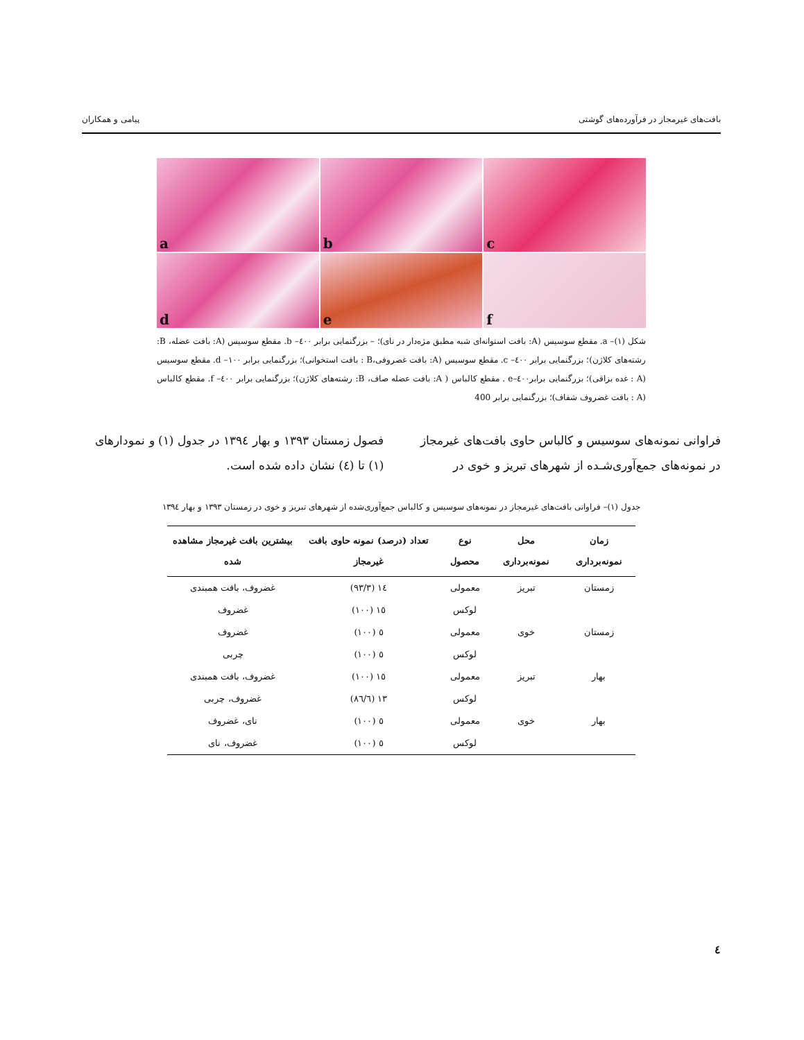بافت‌های غیرمجاز در فرآورده‌های گوشتی پیامی و همکاران
a
b
c
d
e
f
شکل (۱)– a. مقطع سوسیس (A: بافت استوانه‌ای شبه مطبق مژه‌دار در نای)؛ – بزرگنمایی برابر ٤٠٠– b. مقطع سوسیس (A: بافت عضله، B: رشته‌های کلاژن)؛ بزرگنمایی برابر ٤٠٠– c. مقطع سوسیس (A: بافت غضروفی،B : بافت استخوانی)؛ بزرگنمایی برابر ١٠٠– d. مقطع سوسیس (A : غده بزاقی)؛ بزرگنمایی برابر٤٠٠–e . مقطع کالباس ( A: بافت عضله صاف، B: رشته‌های کلاژن)؛ بزرگنمایی برابر ٤٠٠– f. مقطع کالباس (A : بافت غضروف شفاف)؛ بزرگنمایی برابر 400
فراوانی نمونه‌های سوسیس و کالباس حاوی بافت‌های غیرمجاز در نمونه‌های جمع‌آوری‌شـده از شهرهای تبریز و خوی در فصول زمستان ۱۳۹۳ و بهار ۱۳۹٤ در جدول (۱) و نمودارهای (۱) تا (٤) نشان داده شده است.
جدول (۱)– فراوانی بافت‌های غیرمجاز در نمونه‌های سوسیس و کالباس جمع‌آوری‌شده از شهرهای تبریز و خوی در زمستان ۱۳۹۳ و بهار ۱۳۹٤
| زمان نمونه‌برداری | محل نمونه‌برداری | نوع محصول | تعداد (درصد) نمونه حاوی بافت غیرمجاز | بیشترین بافت غیرمجاز مشاهده شده |
| --- | --- | --- | --- | --- |
| زمستان | تبریز | معمولی | ١٤ (٩٣/٣) | غضروف، بافت همبندی |
| | | لوکس | ١٥ (١٠٠) | غضروف |
| زمستان | خوی | معمولی | ٥ (١٠٠) | غضروف |
| | | لوکس | ٥ (١٠٠) | چربی |
| بهار | تبریز | معمولی | ١٥ (١٠٠) | غضروف، بافت همبندی |
| | | لوکس | ١٣ (٨٦/٦) | غضروف، چربی |
| بهار | خوی | معمولی | ٥ (١٠٠) | نای، غضروف |
| | | لوکس | ٥ (١٠٠) | غضروف، نای |
٤